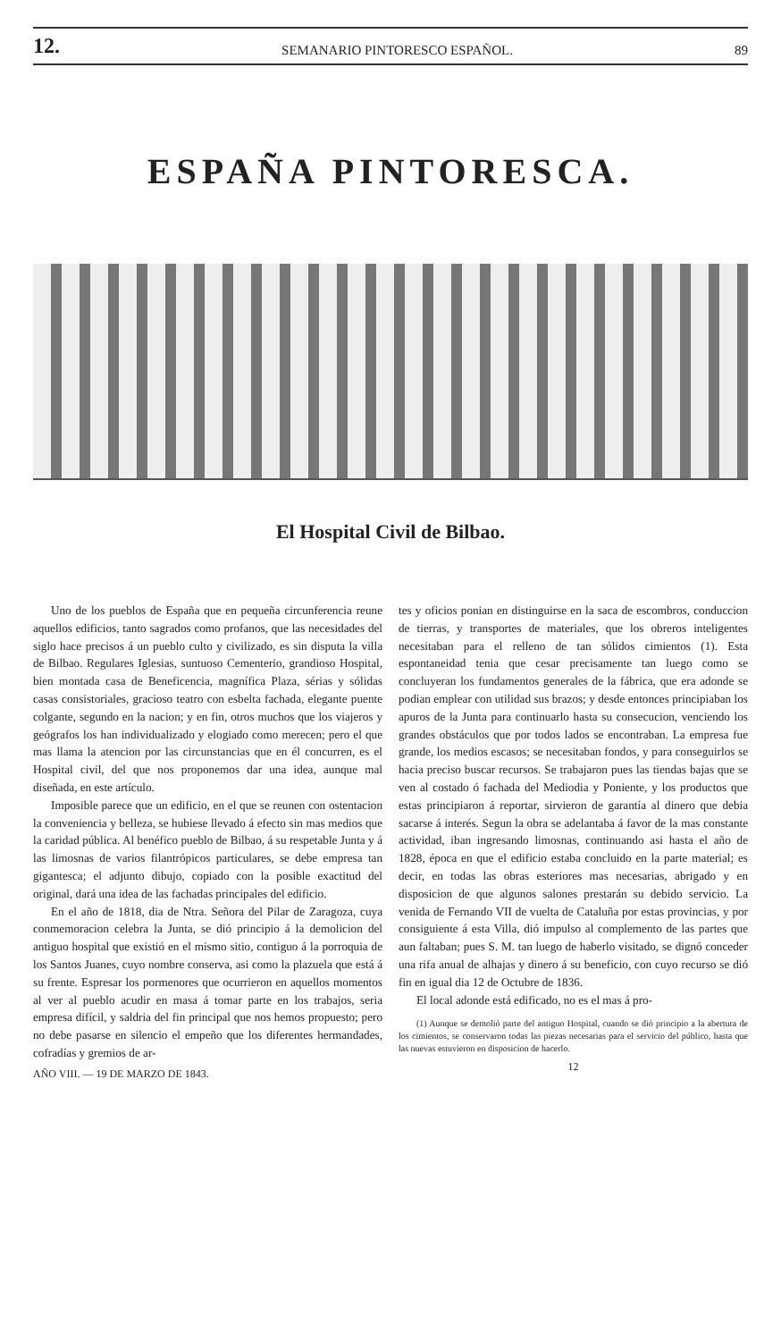12. SEMANARIO PINTORESCO ESPAÑOL. 89
ESPAÑA PINTORESCA.
El Hospital Civil de Bilbao.
Uno de los pueblos de España que en pequeña circunferencia reune aquellos edificios, tanto sagrados como profanos, que las necesidades del siglo hace precisos á un pueblo culto y civilizado, es sin disputa la villa de Bilbao. Regulares Iglesias, suntuoso Cementerio, grandioso Hospital, bien montada casa de Beneficencia, magnífica Plaza, sérias y sólidas casas consistoriales, gracioso teatro con esbelta fachada, elegante puente colgante, segundo en la nacion; y en fin, otros muchos que los viajeros y geógrafos los han individualizado y elogiado como merecen; pero el que mas llama la atencion por las circunstancias que en él concurren, es el Hospital civil, del que nos proponemos dar una idea, aunque mal diseñada, en este artículo.
Imposible parece que un edificio, en el que se reunen con ostentacion la conveniencia y belleza, se hubiese llevado á efecto sin mas medios que la caridad pública. Al benéfico pueblo de Bilbao, á su respetable Junta y á las limosnas de varios filantrópicos particulares, se debe empresa tan gigantesca; el adjunto dibujo, copiado con la posible exactitud del original, dará una idea de las fachadas principales del edificio.
En el año de 1818, dia de Ntra. Señora del Pilar de Zaragoza, cuya conmemoracion celebra la Junta, se dió principio á la demolicion del antiguo hospital que existió en el mismo sitio, contiguo á la porroquia de los Santos Juanes, cuyo nombre conserva, asi como la plazuela que está á su frente. Espresar los pormenores que ocurrieron en aquellos momentos al ver al pueblo acudir en masa á tomar parte en los trabajos, seria empresa difícil, y saldria del fin principal que nos hemos propuesto; pero no debe pasarse en silencio el empeño que los diferentes hermandades, cofradías y gremios de ar-
AÑO VIII. — 19 DE MARZO DE 1843.
tes y oficios ponian en distinguirse en la saca de escombros, conduccion de tierras, y transportes de materiales, que los obreros inteligentes necesitaban para el relleno de tan sólidos cimientos (1). Esta espontaneidad tenia que cesar precisamente tan luego como se concluyeran los fundamentos generales de la fábrica, que era adonde se podian emplear con utilidad sus brazos; y desde entonces principiaban los apuros de la Junta para continuarlo hasta su consecucion, venciendo los grandes obstáculos que por todos lados se encontraban. La empresa fue grande, los medios escasos; se necesitaban fondos, y para conseguirlos se hacia preciso buscar recursos. Se trabajaron pues las tiendas bajas que se ven al costado ó fachada del Mediodia y Poniente, y los productos que estas principiaron á reportar, sirvieron de garantía al dinero que debia sacarse á interés. Segun la obra se adelantaba á favor de la mas constante actividad, iban ingresando limosnas, continuando asi hasta el año de 1828, época en que el edificio estaba concluido en la parte material; es decir, en todas las obras esteriores mas necesarias, abrigado y en disposicion de que algunos salones prestarán su debido servicio. La venida de Fernando VII de vuelta de Cataluña por estas provincias, y por consiguiente á esta Villa, dió impulso al complemento de las partes que aun faltaban; pues S. M. tan luego de haberlo visitado, se dignó conceder una rifa anual de alhajas y dinero á su beneficio, con cuyo recurso se dió fin en igual dia 12 de Octubre de 1836.
El local adonde está edificado, no es el mas á pro-
(1) Aunque se demolió parte del antiguo Hospital, cuando se dió principio a la abertura de los cimientos, se conservaron todas las piezas necesarias para el servicio del público, hasta que las nuevas estuvieron en disposicion de hacerlo.
12